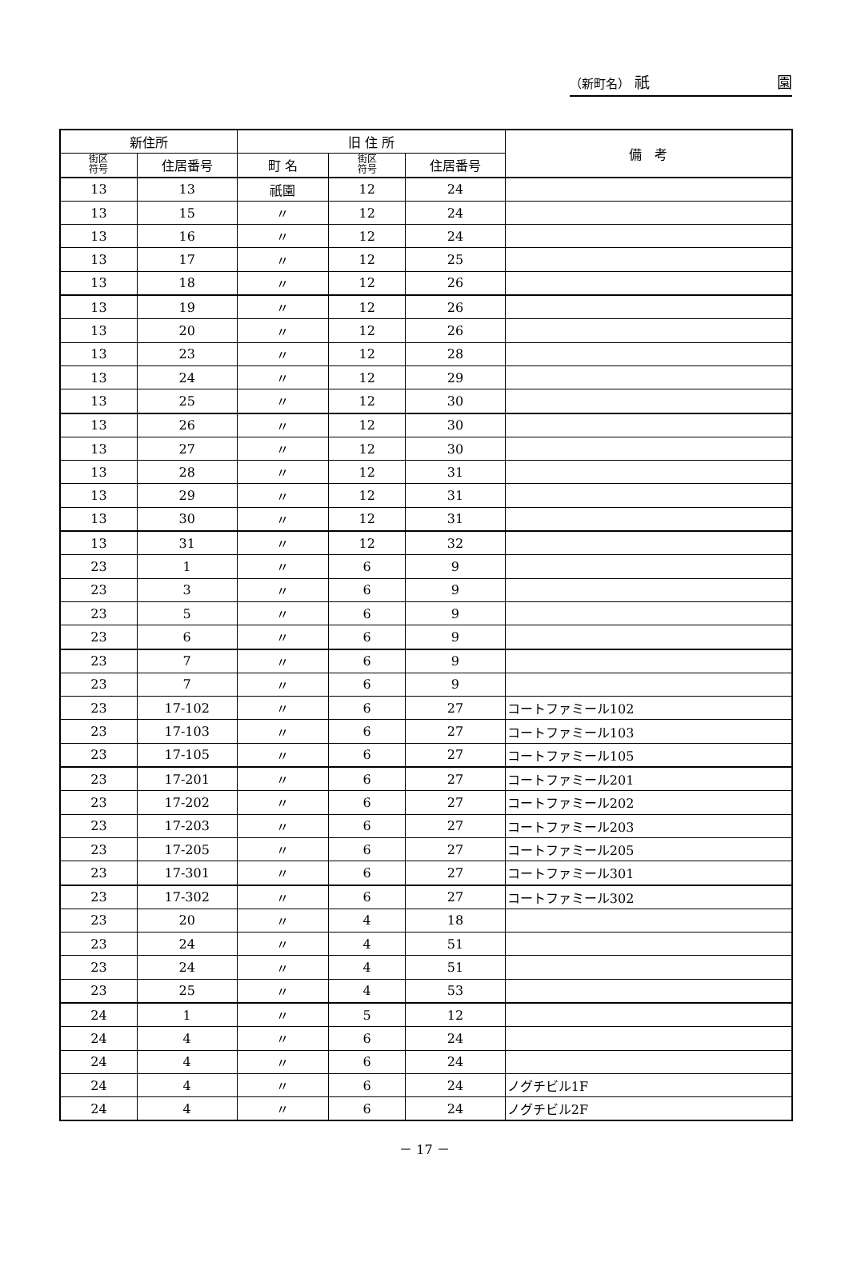（新町名） 祇 園
| 新住所 | | 旧 住 所 | | | 備 考 |
| --- | --- | --- | --- | --- | --- |
| 街区 符号 | 住居番号 | 町 名 | 街区 符号 | 住居番号 | |
| 13 | 13 | 祇園 | 12 | 24 | |
| 13 | 15 | 〃 | 12 | 24 | |
| 13 | 16 | 〃 | 12 | 24 | |
| 13 | 17 | 〃 | 12 | 25 | |
| 13 | 18 | 〃 | 12 | 26 | |
| 13 | 19 | 〃 | 12 | 26 | |
| 13 | 20 | 〃 | 12 | 26 | |
| 13 | 23 | 〃 | 12 | 28 | |
| 13 | 24 | 〃 | 12 | 29 | |
| 13 | 25 | 〃 | 12 | 30 | |
| 13 | 26 | 〃 | 12 | 30 | |
| 13 | 27 | 〃 | 12 | 30 | |
| 13 | 28 | 〃 | 12 | 31 | |
| 13 | 29 | 〃 | 12 | 31 | |
| 13 | 30 | 〃 | 12 | 31 | |
| 13 | 31 | 〃 | 12 | 32 | |
| 23 | 1 | 〃 | 6 | 9 | |
| 23 | 3 | 〃 | 6 | 9 | |
| 23 | 5 | 〃 | 6 | 9 | |
| 23 | 6 | 〃 | 6 | 9 | |
| 23 | 7 | 〃 | 6 | 9 | |
| 23 | 7 | 〃 | 6 | 9 | |
| 23 | 17-102 | 〃 | 6 | 27 | コートファミール102 |
| 23 | 17-103 | 〃 | 6 | 27 | コートファミール103 |
| 23 | 17-105 | 〃 | 6 | 27 | コートファミール105 |
| 23 | 17-201 | 〃 | 6 | 27 | コートファミール201 |
| 23 | 17-202 | 〃 | 6 | 27 | コートファミール202 |
| 23 | 17-203 | 〃 | 6 | 27 | コートファミール203 |
| 23 | 17-205 | 〃 | 6 | 27 | コートファミール205 |
| 23 | 17-301 | 〃 | 6 | 27 | コートファミール301 |
| 23 | 17-302 | 〃 | 6 | 27 | コートファミール302 |
| 23 | 20 | 〃 | 4 | 18 | |
| 23 | 24 | 〃 | 4 | 51 | |
| 23 | 24 | 〃 | 4 | 51 | |
| 23 | 25 | 〃 | 4 | 53 | |
| 24 | 1 | 〃 | 5 | 12 | |
| 24 | 4 | 〃 | 6 | 24 | |
| 24 | 4 | 〃 | 6 | 24 | |
| 24 | 4 | 〃 | 6 | 24 | ノグチビル1F |
| 24 | 4 | 〃 | 6 | 24 | ノグチビル2F |
－ 17 －